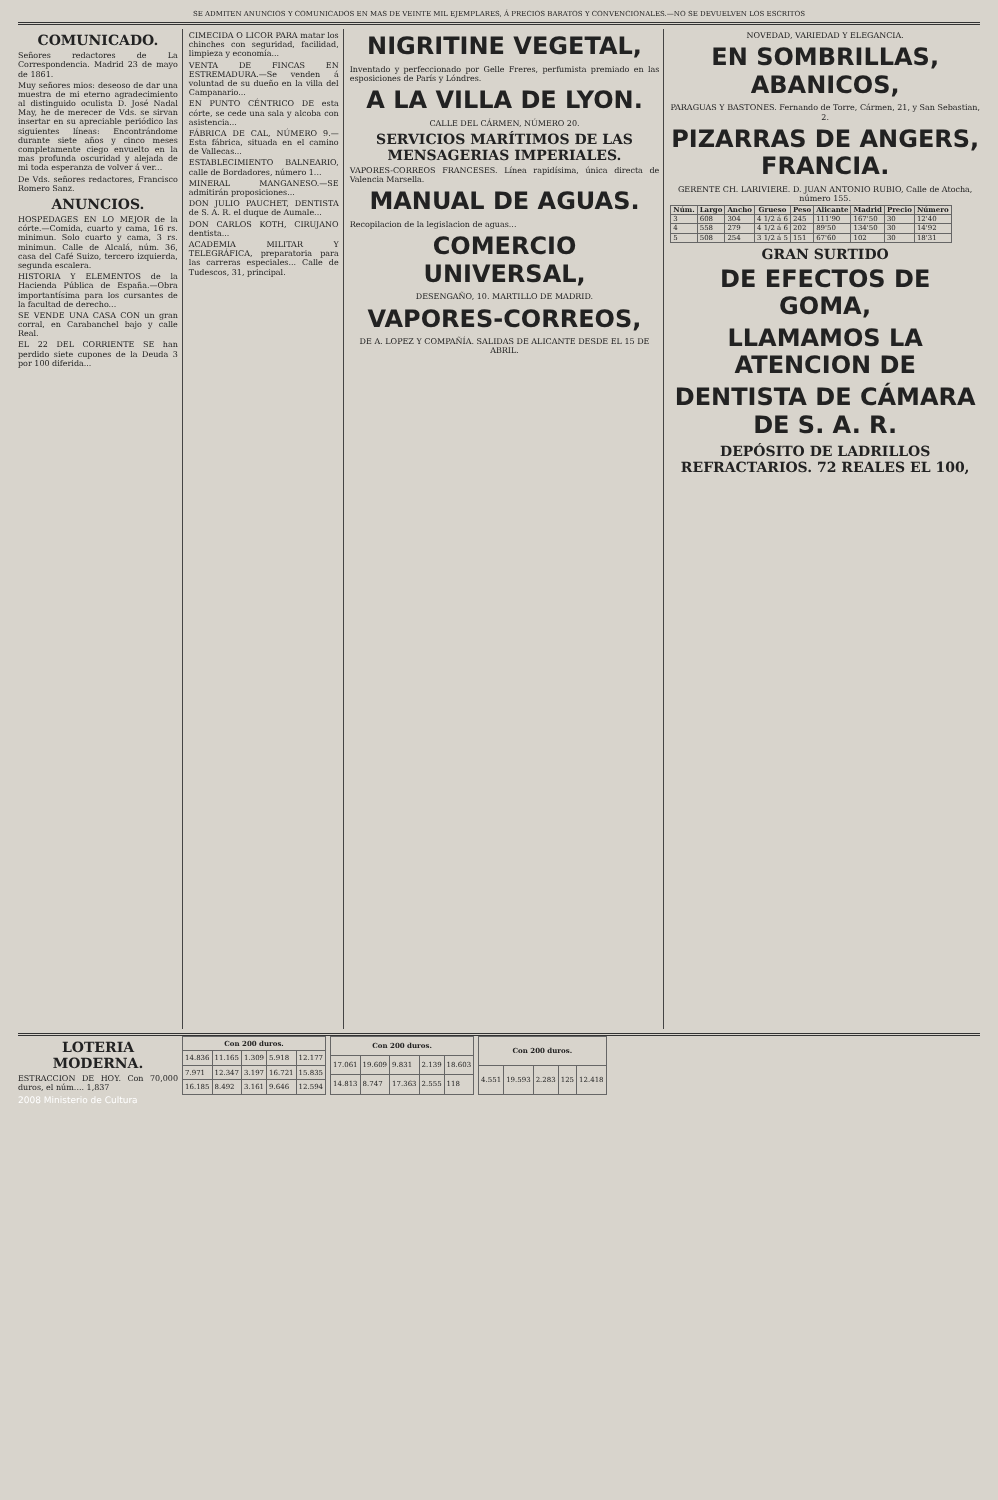SE ADMITEN ANUNCIOS Y COMUNICADOS EN MAS DE VEINTE MIL EJEMPLARES, Á PRECIOS BARATOS Y CONVENCIONALES.—NO SE DEVUELVEN LOS ESCRITOS
COMUNICADO.
Señores redactores de La Correspondencia. Madrid 23 de mayo de 1861.
Muy señores mios: deseoso de dar una muestra de mi eterno agradecimiento al distinguido oculista D. José Nadal May, he de merecer de Vds. se sirvan insertar en su apreciable periódico las siguientes líneas: Encontrándome durante siete años y cinco meses completamente ciego envuelto en la mas profunda oscuridad y alejada de mi toda esperanza de volver á ver...
De Vds. señores redactores, Francisco Romero Sanz.
ANUNCIOS.
HOSPEDAGES EN LO MEJOR de la córte.—Comida, cuarto y cama, 16 rs. minimun. Solo cuarto y cama, 3 rs. minimun. Calle de Alcalá, núm. 36, casa del Café Suizo, tercero izquierda, segunda escalera.
HISTORIA Y ELEMENTOS de la Hacienda Pública de España.—Obra importantísima para los cursantes de la facultad de derecho...
SE VENDE UNA CASA CON un gran corral, en Carabanchel bajo y calle Real.
EL 22 DEL CORRIENTE SE han perdido siete cupones de la Deuda 3 por 100 diferida...
CIMECIDA O LICOR PARA matar los chinches con seguridad, facilidad, limpieza y economía...
VENTA DE FINCAS EN ESTREMADURA.—Se venden á voluntad de su dueño en la villa del Campanario...
EN PUNTO CÉNTRICO DE esta córte, se cede una sala y alcoba con asistencia...
FÁBRICA DE CAL, NÚMERO 9.—Esta fábrica, situada en el camino de Vallecas...
ESTABLECIMIENTO BALNEARIO, calle de Bordadores, número 1...
MINERAL MANGANESO.—SE admitirán proposiciones...
DON JULIO PAUCHET, DENTISTA de S. A. R. el duque de Aumale...
DON CARLOS KOTH, CIRUJANO dentista...
ACADEMIA MILITAR Y TELEGRÁFICA, preparatoria para las carreras especiales... Calle de Tudescos, 31, principal.
NIGRITINE VEGETAL,
Inventado y perfeccionado por Gelle Freres, perfumista premiado en las esposiciones de París y Lóndres.
A LA VILLA DE LYON.
CALLE DEL CÁRMEN, NÚMERO 20.
SERVICIOS MARÍTIMOS DE LAS MENSAGERIAS IMPERIALES.
VAPORES-CORREOS FRANCESES. Línea rapidísima, única directa de Valencia Marsella.
MANUAL DE AGUAS.
Recopilacion de la legislacion de aguas...
COMERCIO UNIVERSAL,
DESENGAÑO, 10. MARTILLO DE MADRID.
VAPORES-CORREOS,
DE A. LOPEZ Y COMPAÑÍA. SALIDAS DE ALICANTE DESDE EL 15 DE ABRIL.
NOVEDAD, VARIEDAD Y ELEGANCIA.
EN SOMBRILLAS, ABANICOS,
PARAGUAS Y BASTONES. Fernando de Torre, Cármen, 21, y San Sebastian, 2.
PIZARRAS DE ANGERS, FRANCIA.
GERENTE CH. LARIVIERE. D. JUAN ANTONIO RUBIO, Calle de Atocha, número 155.
| Núm. | Largo | Ancho | Grueso | Peso | Alicante | Madrid | Precio | Número |
| --- | --- | --- | --- | --- | --- | --- | --- | --- |
| 3 | 608 | 304 | 4 1/2 á 6 | 245 | 111'90 | 167'50 | 30 | 12'40 |
| 4 | 558 | 279 | 4 1/2 á 6 | 202 | 89'50 | 134'50 | 30 | 14'92 |
| 5 | 508 | 254 | 3 1/2 á 5 | 151 | 67'60 | 102 | 30 | 18'31 |
GRAN SURTIDO
DE EFECTOS DE GOMA,
LLAMAMOS LA ATENCION DE
DENTISTA DE CÁMARA DE S. A. R.
DEPÓSITO DE LADRILLOS REFRACTARIOS. 72 REALES EL 100,
LOTERIA MODERNA.
ESTRACCION DE HOY. Con 70,000 duros, el núm.... 1,837
| Con 200 duros. | | | | |
| --- | --- | --- | --- | --- |
| 14.836 | 11.165 | 1.309 | 5.918 | 12.177 |
| 7.971 | 12.347 | 3.197 | 16.721 | 15.835 |
| 16.185 | 8.492 | 3.161 | 9.646 | 12.594 |
| Con 200 duros. | | | | |
| --- | --- | --- | --- | --- |
| 17.061 | 19.609 | 9.831 | 2.139 | 18.603 |
| 14.813 | 8.747 | 17.363 | 2.555 | 118 |
| Con 200 duros. | | | | |
| --- | --- | --- | --- | --- |
| 4.551 | 19.593 | 2.283 | 125 | 12.418 |
2008 Ministerio de Cultura